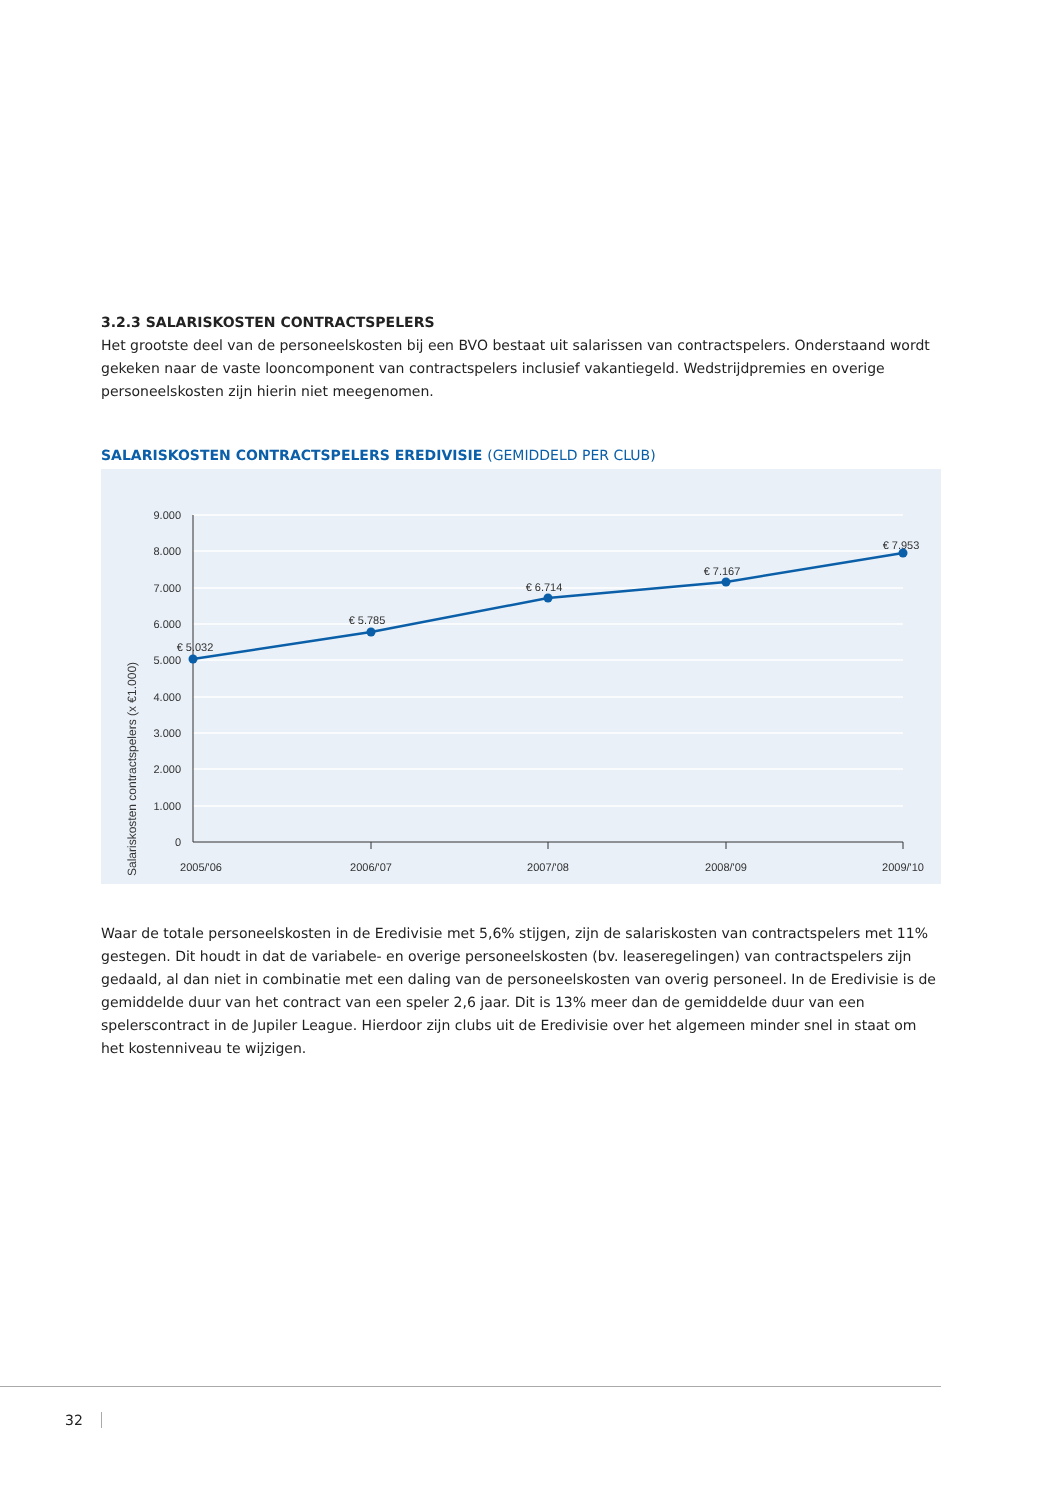3.2.3 SALARISKOSTEN CONTRACTSPELERS
Het grootste deel van de personeelskosten bij een BVO bestaat uit salarissen van contractspelers. Onderstaand wordt gekeken naar de vaste looncomponent van contractspelers inclusief vakantiegeld. Wedstrijdpremies en overige personeelskosten zijn hierin niet meegenomen.
SALARISKOSTEN CONTRACTSPELERS EREDIVISIE (GEMIDDELD PER CLUB)
9.000
8.000
7.000
6.000
5.000
4.000
3.000
2.000
1.000
0
2005/'06
2006/'07
2007/'08
2008/'09
2009/'10
€ 5.032
€ 5.785
€ 6.714
€ 7.167
€ 7.953
Salariskosten contractspelers (x €1.000)
Waar de totale personeelskosten in de Eredivisie met 5,6% stijgen, zijn de salariskosten van contractspelers met 11% gestegen. Dit houdt in dat de variabele- en overige personeelskosten (bv. leaseregelingen) van contractspelers zijn gedaald, al dan niet in combinatie met een daling van de personeelskosten van overig personeel. In de Eredivisie is de gemiddelde duur van het contract van een speler 2,6 jaar. Dit is 13% meer dan de gemiddelde duur van een spelerscontract in de Jupiler League. Hierdoor zijn clubs uit de Eredivisie over het algemeen minder snel in staat om het kostenniveau te wijzigen.
32